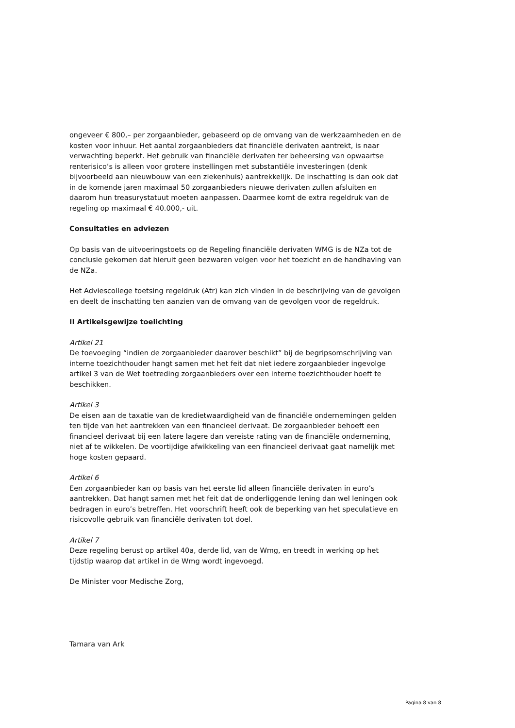ongeveer € 800,– per zorgaanbieder, gebaseerd op de omvang van de werkzaamheden en de kosten voor inhuur. Het aantal zorgaanbieders dat financiële derivaten aantrekt, is naar verwachting beperkt. Het gebruik van financiële derivaten ter beheersing van opwaartse renterisico’s is alleen voor grotere instellingen met substantiële investeringen (denk bijvoorbeeld aan nieuwbouw van een ziekenhuis) aantrekkelijk. De inschatting is dan ook dat in de komende jaren maximaal 50 zorgaanbieders nieuwe derivaten zullen afsluiten en daarom hun treasurystatuut moeten aanpassen. Daarmee komt de extra regeldruk van de regeling op maximaal € 40.000,- uit.
Consultaties en adviezen
Op basis van de uitvoeringstoets op de Regeling financiële derivaten WMG is de NZa tot de conclusie gekomen dat hieruit geen bezwaren volgen voor het toezicht en de handhaving van de NZa.
Het Adviescollege toetsing regeldruk (Atr) kan zich vinden in de beschrijving van de gevolgen en deelt de inschatting ten aanzien van de omvang van de gevolgen voor de regeldruk.
II Artikelsgewijze toelichting
Artikel 21
De toevoeging “indien de zorgaanbieder daarover beschikt” bij de begripsomschrijving van interne toezichthouder hangt samen met het feit dat niet iedere zorgaanbieder ingevolge artikel 3 van de Wet toetreding zorgaanbieders over een interne toezichthouder hoeft te beschikken.
Artikel 3
De eisen aan de taxatie van de kredietwaardigheid van de financiële ondernemingen gelden ten tijde van het aantrekken van een financieel derivaat. De zorgaanbieder behoeft een financieel derivaat bij een latere lagere dan vereiste rating van de financiële onderneming, niet af te wikkelen. De voortijdige afwikkeling van een financieel derivaat gaat namelijk met hoge kosten gepaard.
Artikel 6
Een zorgaanbieder kan op basis van het eerste lid alleen financiële derivaten in euro’s aantrekken. Dat hangt samen met het feit dat de onderliggende lening dan wel leningen ook bedragen in euro’s betreffen. Het voorschrift heeft ook de beperking van het speculatieve en risicovolle gebruik van financiële derivaten tot doel.
Artikel 7
Deze regeling berust op artikel 40a, derde lid, van de Wmg, en treedt in werking op het tijdstip waarop dat artikel in de Wmg wordt ingevoegd.
De Minister voor Medische Zorg,
Tamara van Ark
Pagina 8 van 8